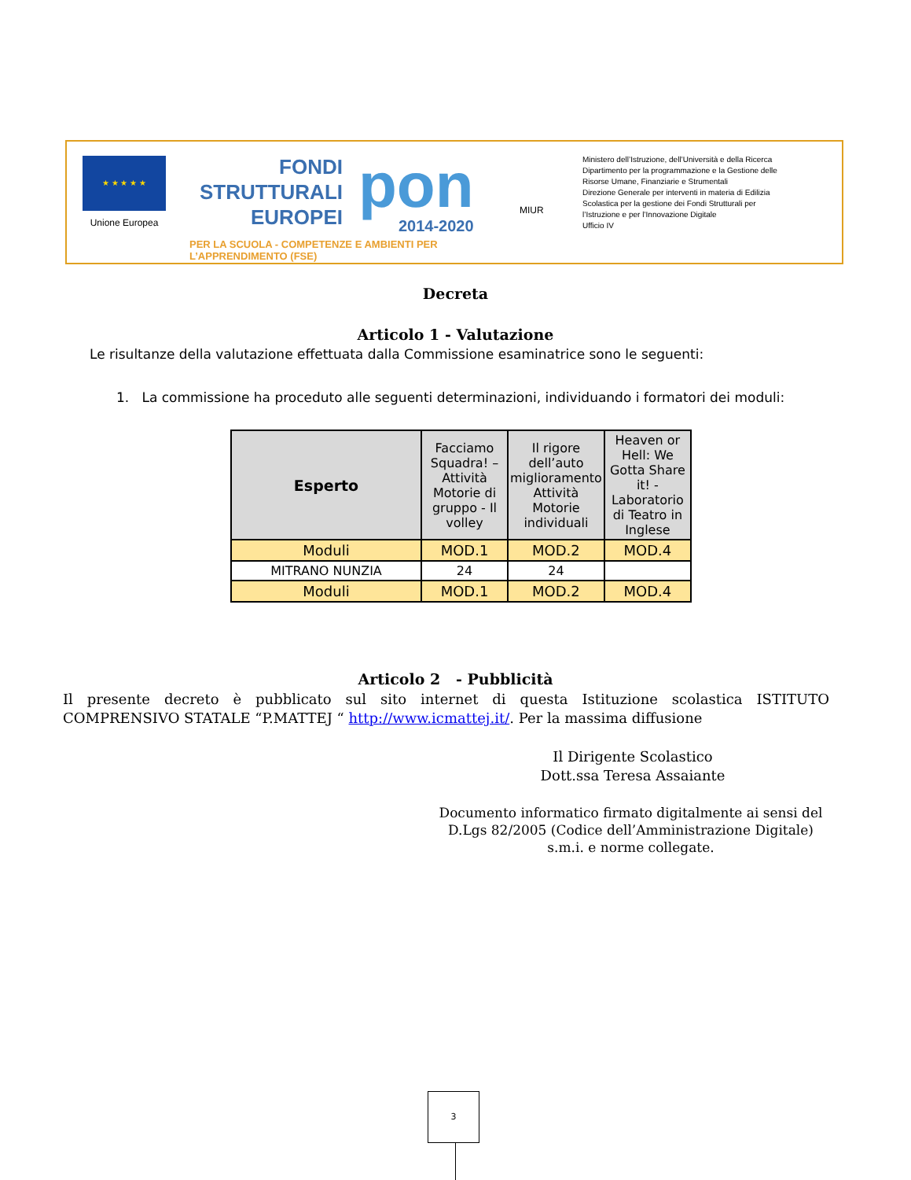★ ★ ★ ★ ★
Unione Europea
FONDI
STRUTTURALI
EUROPEI
pon
2014-2020
PER LA SCUOLA - COMPETENZE E AMBIENTI PER L’APPRENDIMENTO (FSE)
MIUR
Ministero dell’Istruzione, dell’Università e della Ricerca
Dipartimento per la programmazione e la Gestione delle
Risorse Umane, Finanziarie e Strumentali
Direzione Generale per interventi in materia di Edilizia
Scolastica per la gestione dei Fondi Strutturali per
l’Istruzione e per l’Innovazione Digitale
Ufficio IV
Decreta
Articolo 1 - Valutazione
Le risultanze della valutazione effettuata dalla Commissione esaminatrice sono le seguenti:
1. La commissione ha proceduto alle seguenti determinazioni, individuando i formatori dei moduli:
| Esperto | Facciamo Squadra! – Attività Motorie di gruppo - Il volley | Il rigore dell’auto miglioramento Attività Motorie individuali | Heaven or Hell: We Gotta Share it! - Laboratorio di Teatro in Inglese |
| --- | --- | --- | --- |
| Moduli | MOD.1 | MOD.2 | MOD.4 |
| MITRANO NUNZIA | 24 | 24 | |
| Moduli | MOD.1 | MOD.2 | MOD.4 |
Articolo 2 - Pubblicità
Il presente decreto è pubblicato sul sito internet di questa Istituzione scolastica ISTITUTO COMPRENSIVO STATALE “P.MATTEJ “ http://www.icmattej.it/. Per la massima diffusione
Il Dirigente Scolastico
Dott.ssa Teresa Assaiante
Documento informatico firmato digitalmente ai sensi del D.Lgs 82/2005 (Codice dell’Amministrazione Digitale) s.m.i. e norme collegate.
3